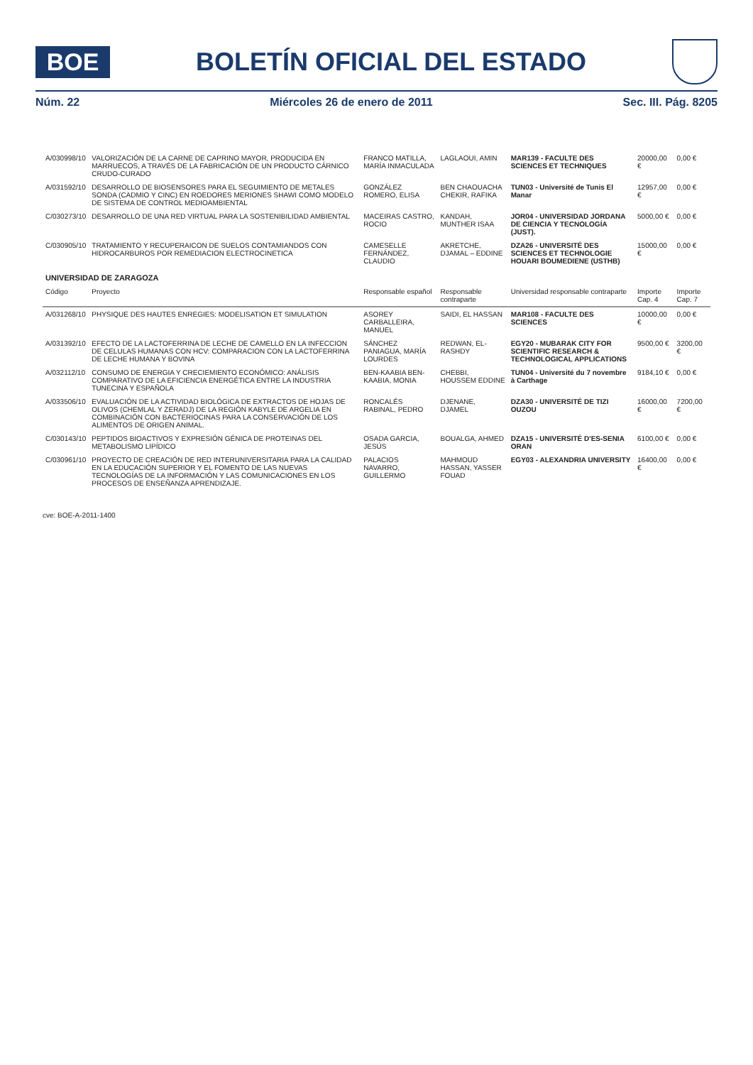BOE
BOLETÍN OFICIAL DEL ESTADO
Núm. 22 Miércoles 26 de enero de 2011 Sec. III. Pág. 8205
| A/030998/10 | VALORIZACIÓN DE LA CARNE DE CAPRINO MAYOR, PRODUCIDA EN MARRUECOS, A TRAVÉS DE LA FABRICACIÓN DE UN PRODUCTO CÁRNICO CRUDO-CURADO | FRANCO MATILLA, MARÍA INMACULADA | LAGLAOUI, AMIN | MAR139 - FACULTE DES SCIENCES ET TECHNIQUES | 20000,00 € | 0,00 € |
| A/031592/10 | DESARROLLO DE BIOSENSORES PARA EL SEGUIMIENTO DE METALES SONDA (CADMIO Y CINC) EN ROEDORES MERIONES SHAWI COMO MODELO DE SISTEMA DE CONTROL MEDIOAMBIENTAL | GONZÁLEZ ROMERO, ELISA | BEN CHAOUACHA CHEKIR, RAFIKA | TUN03 - Université de Tunis El Manar | 12957,00 € | 0,00 € |
| C/030273/10 | DESARROLLO DE UNA RED VIRTUAL PARA LA SOSTENIBILIDAD AMBIENTAL | MACEIRAS CASTRO, ROCIO | KANDAH, MUNTHER ISAA | JOR04 - UNIVERSIDAD JORDANA DE CIENCIA Y TECNOLOGÍA (JUST). | 5000,00 € | 0,00 € |
| C/030905/10 | TRATAMIENTO Y RECUPERAICON DE SUELOS CONTAMIANDOS CON HIDROCARBUROS POR REMEDIACION ELECTROCINETICA | CAMESELLE FERNÁNDEZ, CLAUDIO | AKRETCHE, DJAMAL – EDDINE | DZA26 - UNIVERSITÉ DES SCIENCES ET TECHNOLOGIE HOUARI BOUMEDIENE (USTHB) | 15000,00 € | 0,00 € |
| UNIVERSIDAD DE ZARAGOZA | | | | | | |
| Código | Proyecto | Responsable español | Responsable contraparte | Universidad responsable contraparte | Importe Cap. 4 | Importe Cap. 7 |
| A/031268/10 | PHYSIQUE DES HAUTES ENREGIES: MODELISATION ET SIMULATION | ASOREY CARBALLEIRA, MANUEL | SAIDI, EL HASSAN | MAR108 - FACULTE DES SCIENCES | 10000,00 € | 0,00 € |
| A/031392/10 | EFECTO DE LA LACTOFERRINA DE LECHE DE CAMELLO EN LA INFECCION DE CELULAS HUMANAS CON HCV: COMPARACION CON LA LACTOFERRINA DE LECHE HUMANA Y BOVINA | SÁNCHEZ PANIAGUA, MARÍA LOURDES | REDWAN, EL-RASHDY | EGY20 - MUBARAK CITY FOR SCIENTIFIC RESEARCH & TECHNOLOGICAL APPLICATIONS | 9500,00 € | 3200,00 € |
| A/032112/10 | CONSUMO DE ENERGIA Y CRECIEMIENTO ECONÓMICO: ANÁLISIS COMPARATIVO DE LA EFICIENCIA ENERGÉTICA ENTRE LA INDUSTRIA TUNECINA Y ESPAÑOLA | BEN-KAABIA BEN-KAABIA, MONIA | CHEBBI, HOUSSEM EDDINE | TUN04 - Université du 7 novembre à Carthage | 9184,10 € | 0,00 € |
| A/033506/10 | EVALUACIÓN DE LA ACTIVIDAD BIOLÓGICA DE EXTRACTOS DE HOJAS DE OLIVOS (CHEMLAL Y ZERADJ) DE LA REGIÓN KABYLE DE ARGELIA EN COMBINACIÓN CON BACTERIOCINAS PARA LA CONSERVACIÓN DE LOS ALIMENTOS DE ORIGEN ANIMAL. | RONCALÉS RABINAL, PEDRO | DJENANE, DJAMEL | DZA30 - UNIVERSITÉ DE TIZI OUZOU | 16000,00 € | 7200,00 € |
| C/030143/10 | PEPTIDOS BIOACTIVOS Y EXPRESIÓN GÉNICA DE PROTEINAS DEL METABOLISMO LIPÍDICO | OSADA GARCIA, JESÚS | BOUALGA, AHMED | DZA15 - UNIVERSITÉ D'ES-SENIA ORAN | 6100,00 € | 0,00 € |
| C/030961/10 | PROYECTO DE CREACIÓN DE RED INTERUNIVERSITARIA PARA LA CALIDAD EN LA EDUCACIÓN SUPERIOR Y EL FOMENTO DE LAS NUEVAS TECNOLOGÍAS DE LA INFORMACIÓN Y LAS COMUNICACIONES EN LOS PROCESOS DE ENSEÑANZA APRENDIZAJE. | PALACIOS NAVARRO, GUILLERMO | MAHMOUD HASSAN, YASSER FOUAD | EGY03 - ALEXANDRIA UNIVERSITY | 16400,00 € | 0,00 € |
cve: BOE-A-2011-1400